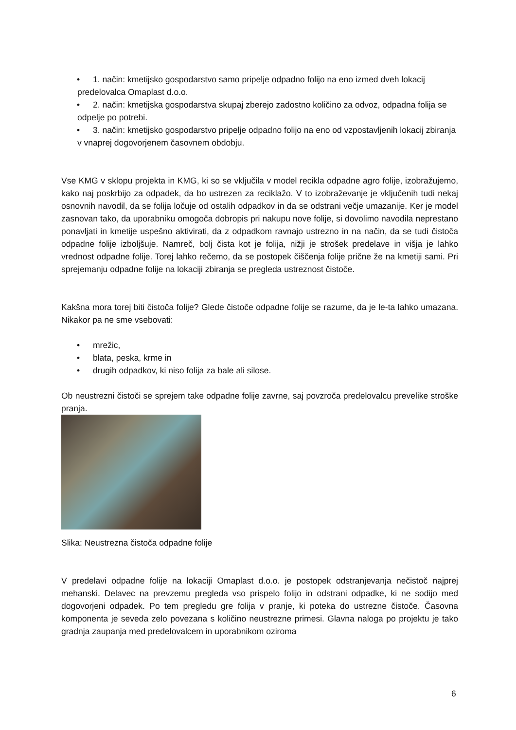• 1. način: kmetijsko gospodarstvo samo pripelje odpadno folijo na eno izmed dveh lokacij predelovalca Omaplast d.o.o.
• 2. način: kmetijska gospodarstva skupaj zberejo zadostno količino za odvoz, odpadna folija se odpelje po potrebi.
• 3. način: kmetijsko gospodarstvo pripelje odpadno folijo na eno od vzpostavljenih lokacij zbiranja v vnaprej dogovorjenem časovnem obdobju.
Vse KMG v sklopu projekta in KMG, ki so se vključila v model recikla odpadne agro folije, izobražujemo, kako naj poskrbijo za odpadek, da bo ustrezen za reciklažo. V to izobraževanje je vključenih tudi nekaj osnovnih navodil, da se folija ločuje od ostalih odpadkov in da se odstrani večje umazanije. Ker je model zasnovan tako, da uporabniku omogoča dobropis pri nakupu nove folije, si dovolimo navodila neprestano ponavljati in kmetije uspešno aktivirati, da z odpadkom ravnajo ustrezno in na način, da se tudi čistoča odpadne folije izboljšuje. Namreč, bolj čista kot je folija, nižji je strošek predelave in višja je lahko vrednost odpadne folije. Torej lahko rečemo, da se postopek čiščenja folije prične že na kmetiji sami. Pri sprejemanju odpadne folije na lokaciji zbiranja se pregleda ustreznost čistoče.
Kakšna mora torej biti čistoča folije? Glede čistoče odpadne folije se razume, da je le-ta lahko umazana. Nikakor pa ne sme vsebovati:
• mrežic,
• blata, peska, krme in
• drugih odpadkov, ki niso folija za bale ali silose.
Ob neustrezni čistoči se sprejem take odpadne folije zavrne, saj povzroča predelovalcu prevelike stroške pranja.
Slika: Neustrezna čistoča odpadne folije
V predelavi odpadne folije na lokaciji Omaplast d.o.o. je postopek odstranjevanja nečistoč najprej mehanski. Delavec na prevzemu pregleda vso prispelo folijo in odstrani odpadke, ki ne sodijo med dogovorjeni odpadek. Po tem pregledu gre folija v pranje, ki poteka do ustrezne čistoče. Časovna komponenta je seveda zelo povezana s količino neustrezne primesi. Glavna naloga po projektu je tako gradnja zaupanja med predelovalcem in uporabnikom oziroma
6